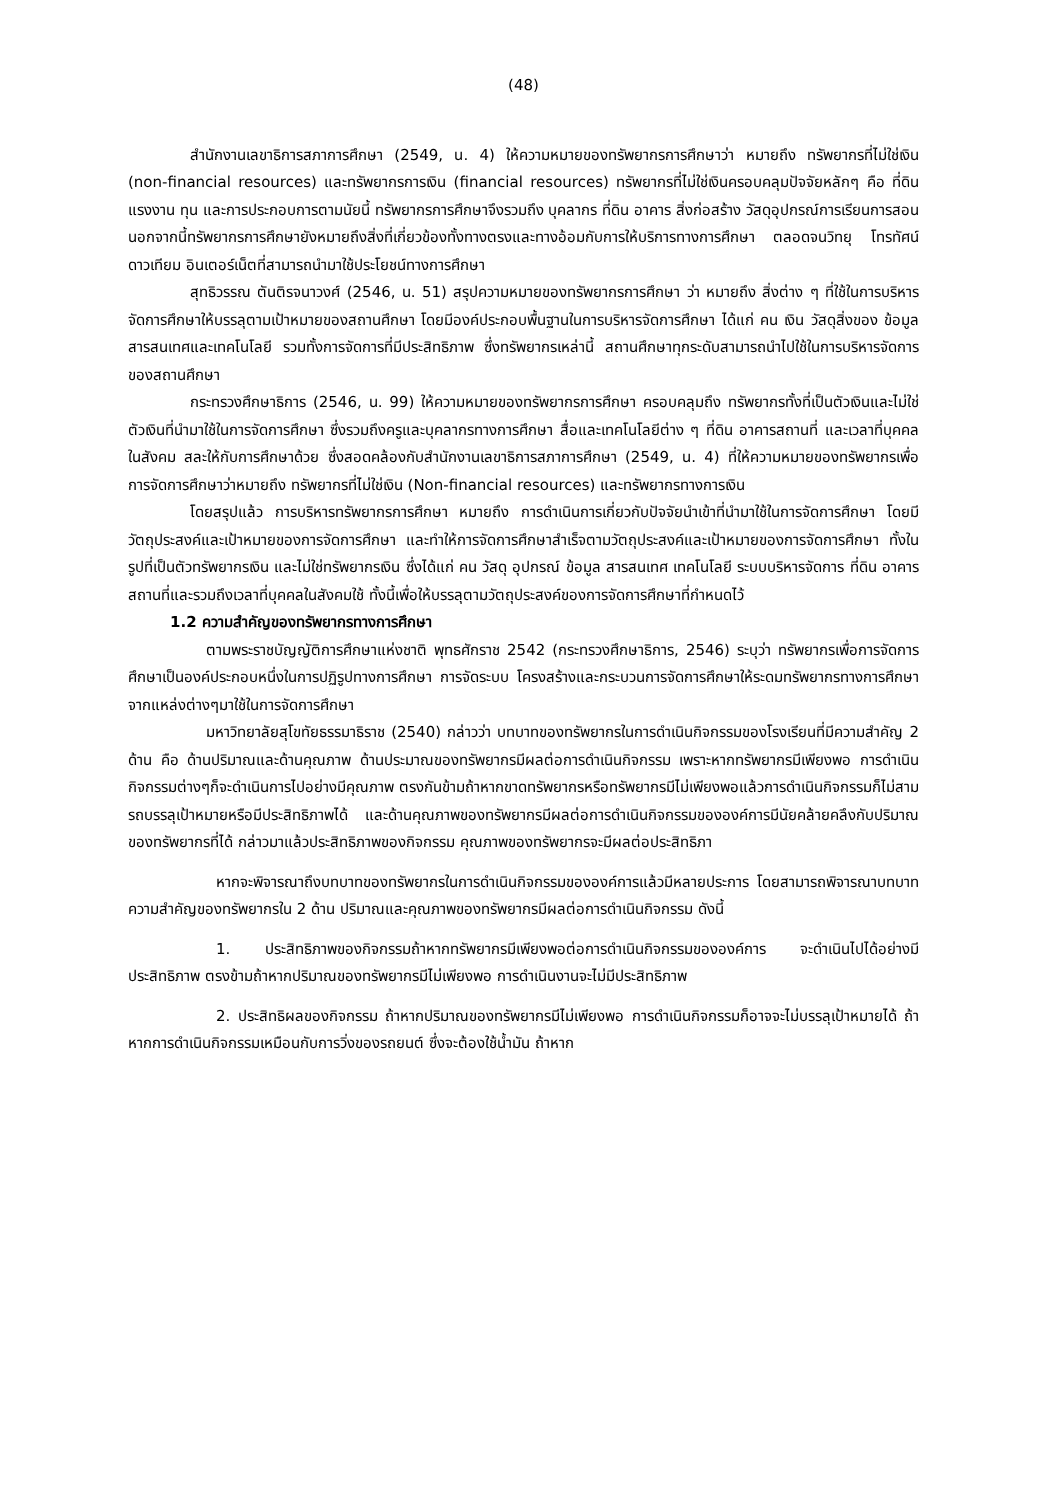(48)
สำนักงานเลขาธิการสภาการศึกษา (2549, น. 4) ให้ความหมายของทรัพยากรการศึกษาว่า หมายถึง ทรัพยากรที่ไม่ใช่เงิน (non-financial resources) และทรัพยากรการเงิน (financial resources) ทรัพยากรที่ไม่ใช่เงินครอบคลุมปัจจัยหลักๆ คือ ที่ดิน แรงงาน ทุน และการประกอบการตามนัยนี้ ทรัพยากรการศึกษาจึงรวมถึง บุคลากร ที่ดิน อาคาร สิ่งก่อสร้าง วัสดุอุปกรณ์การเรียนการสอน นอกจากนี้ทรัพยากรการศึกษายังหมายถึงสิ่งที่เกี่ยวข้องทั้งทางตรงและทางอ้อมกับการให้บริการทางการศึกษา ตลอดจนวิทยุ โทรทัศน์ ดาวเทียม อินเตอร์เน็ตที่สามารถนำมาใช้ประโยชน์ทางการศึกษา
สุทธิวรรณ ตันติรจนาวงศ์ (2546, น. 51) สรุปความหมายของทรัพยากรการศึกษา ว่า หมายถึง สิ่งต่าง ๆ ที่ใช้ในการบริหารจัดการศึกษาให้บรรลุตามเป้าหมายของสถานศึกษา โดยมีองค์ประกอบพื้นฐานในการบริหารจัดการศึกษา ได้แก่ คน เงิน วัสดุสิ่งของ ข้อมูล สารสนเทศและเทคโนโลยี รวมทั้งการจัดการที่มีประสิทธิภาพ ซึ่งทรัพยากรเหล่านี้ สถานศึกษาทุกระดับสามารถนำไปใช้ในการบริหารจัดการของสถานศึกษา
กระทรวงศึกษาธิการ (2546, น. 99) ให้ความหมายของทรัพยากรการศึกษา ครอบคลุมถึง ทรัพยากรทั้งที่เป็นตัวเงินและไม่ใช่ตัวเงินที่นำมาใช้ในการจัดการศึกษา ซึ่งรวมถึงครูและบุคลากรทางการศึกษา สื่อและเทคโนโลยีต่าง ๆ ที่ดิน อาคารสถานที่ และเวลาที่บุคคลในสังคม สละให้กับการศึกษาด้วย ซึ่งสอดคล้องกับสำนักงานเลขาธิการสภาการศึกษา (2549, น. 4) ที่ให้ความหมายของทรัพยากรเพื่อการจัดการศึกษาว่าหมายถึง ทรัพยากรที่ไม่ใช่เงิน (Non-financial resources) และทรัพยากรทางการเงิน
โดยสรุปแล้ว การบริหารทรัพยากรการศึกษา หมายถึง การดำเนินการเกี่ยวกับปัจจัยนำเข้าที่นำมาใช้ในการจัดการศึกษา โดยมีวัตถุประสงค์และเป้าหมายของการจัดการศึกษา และทำให้การจัดการศึกษาสำเร็จตามวัตถุประสงค์และเป้าหมายของการจัดการศึกษา ทั้งในรูปที่เป็นตัวทรัพยากรเงิน และไม่ใช่ทรัพยากรเงิน ซึ่งได้แก่ คน วัสดุ อุปกรณ์ ข้อมูล สารสนเทศ เทคโนโลยี ระบบบริหารจัดการ ที่ดิน อาคารสถานที่และรวมถึงเวลาที่บุคคลในสังคมใช้ ทั้งนี้เพื่อให้บรรลุตามวัตถุประสงค์ของการจัดการศึกษาที่กำหนดไว้
1.2 ความสำคัญของทรัพยากรทางการศึกษา
ตามพระราชบัญญัติการศึกษาแห่งชาติ พุทธศักราช 2542 (กระทรวงศึกษาธิการ, 2546) ระบุว่า ทรัพยากรเพื่อการจัดการศึกษาเป็นองค์ประกอบหนึ่งในการปฏิรูปทางการศึกษา การจัดระบบ โครงสร้างและกระบวนการจัดการศึกษาให้ระดมทรัพยากรทางการศึกษาจากแหล่งต่างๆมาใช้ในการจัดการศึกษา
มหาวิทยาลัยสุโขทัยธรรมาธิราช (2540) กล่าวว่า บทบาทของทรัพยากรในการดำเนินกิจกรรมของโรงเรียนที่มีความสำคัญ 2 ด้าน คือ ด้านปริมาณและด้านคุณภาพ ด้านประมาณของทรัพยากรมีผลต่อการดำเนินกิจกรรม เพราะหากทรัพยากรมีเพียงพอ การดำเนินกิจกรรมต่างๆก็จะดำเนินการไปอย่างมีคุณภาพ ตรงกันข้ามถ้าหากขาดทรัพยากรหรือทรัพยากรมีไม่เพียงพอแล้วการดำเนินกิจกรรมก็ไม่สามรถบรรลุเป้าหมายหรือมีประสิทธิภาพได้ และด้านคุณภาพของทรัพยากรมีผลต่อการดำเนินกิจกรรมขององค์การมีนัยคล้ายคลึงกับปริมาณของทรัพยากรที่ได้ กล่าวมาแล้วประสิทธิภาพของกิจกรรม คุณภาพของทรัพยากรจะมีผลต่อประสิทธิภา
หากจะพิจารณาถึงบทบาทของทรัพยากรในการดำเนินกิจกรรมขององค์การแล้วมีหลายประการ โดยสามารถพิจารณาบทบาทความสำคัญของทรัพยากรใน 2 ด้าน ปริมาณและคุณภาพของทรัพยากรมีผลต่อการดำเนินกิจกรรม ดังนี้
1. ประสิทธิภาพของกิจกรรมถ้าหากทรัพยากรมีเพียงพอต่อการดำเนินกิจกรรมขององค์การ จะดำเนินไปได้อย่างมีประสิทธิภาพ ตรงข้ามถ้าหากปริมาณของทรัพยากรมีไม่เพียงพอ การดำเนินงานจะไม่มีประสิทธิภาพ
2. ประสิทธิผลของกิจกรรม ถ้าหากปริมาณของทรัพยากรมีไม่เพียงพอ การดำเนินกิจกรรมก็อาจจะไม่บรรลุเป้าหมายได้ ถ้าหากการดำเนินกิจกรรมเหมือนกับการวิ่งของรถยนต์ ซึ่งจะต้องใช้น้ำมัน ถ้าหาก